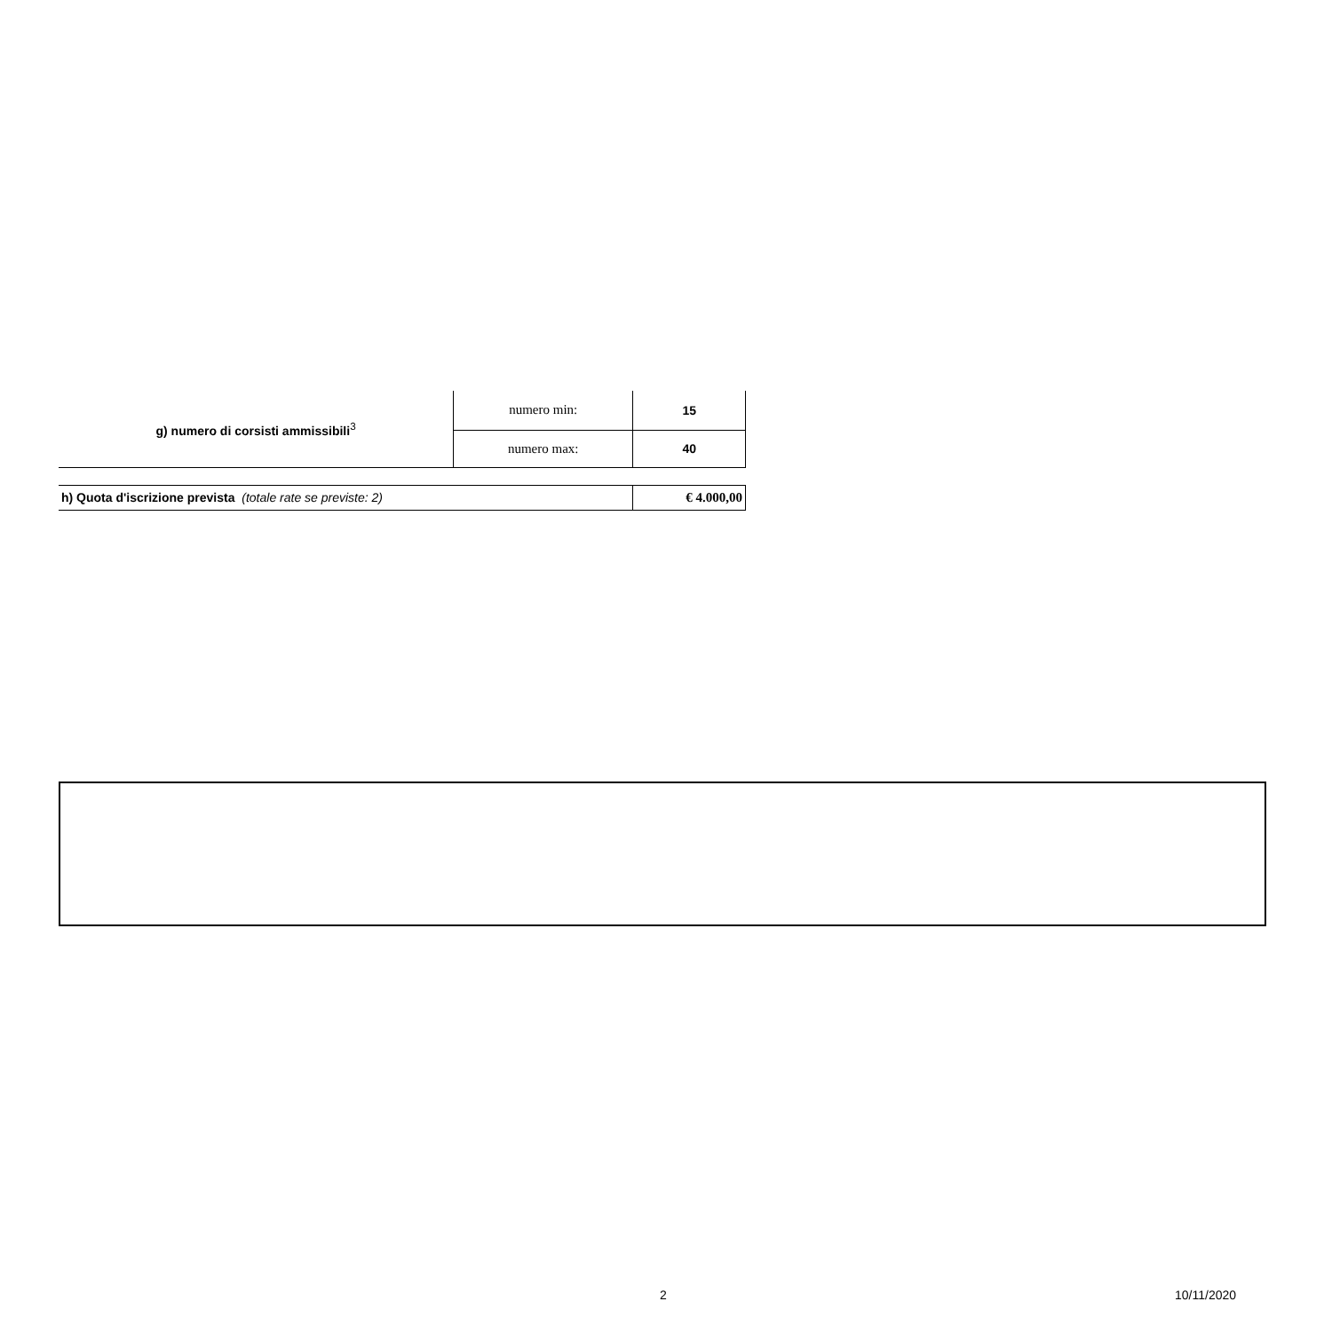| g) numero di corsisti ammissibili<sup>3</sup> | numero min: | 15 |
| | numero max: | 40 |
| h) Quota d'iscrizione prevista (totale rate se previste: 2) | | € 4.000,00 |
2 10/11/2020